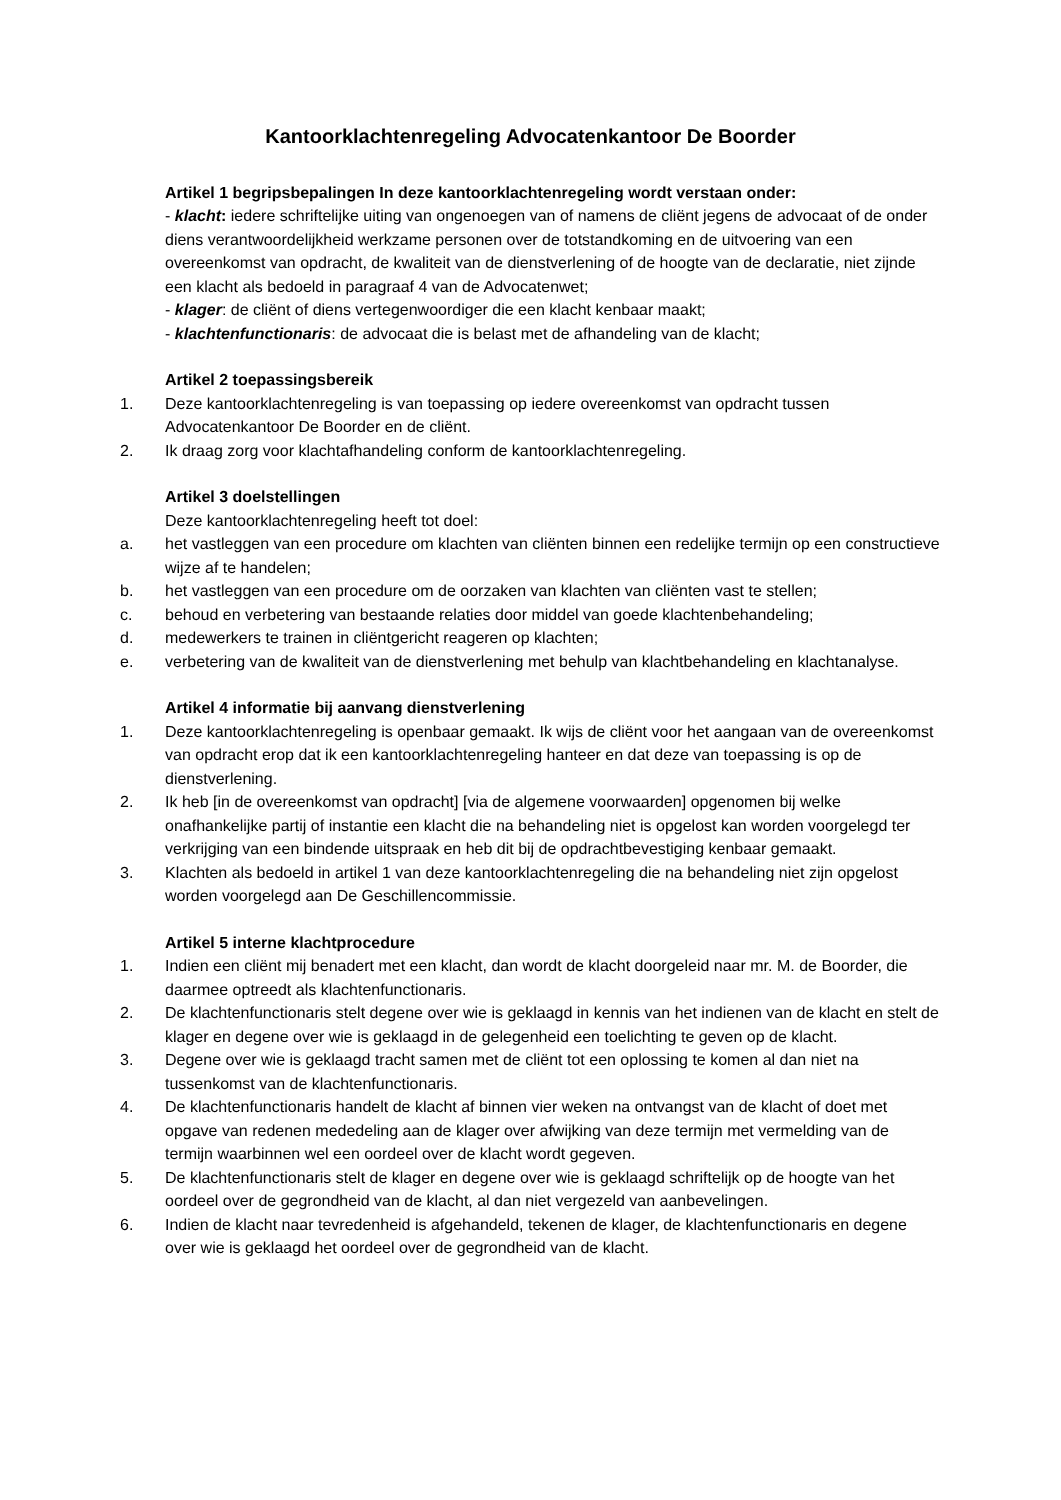Kantoorklachtenregeling Advocatenkantoor De Boorder
Artikel 1 begripsbepalingen In deze kantoorklachtenregeling wordt verstaan onder:
- klacht: iedere schriftelijke uiting van ongenoegen van of namens de cliënt jegens de advocaat of de onder diens verantwoordelijkheid werkzame personen over de totstandkoming en de uitvoering van een overeenkomst van opdracht, de kwaliteit van de dienstverlening of de hoogte van de declaratie, niet zijnde een klacht als bedoeld in paragraaf 4 van de Advocatenwet;
- klager: de cliënt of diens vertegenwoordiger die een klacht kenbaar maakt;
- klachtenfunctionaris: de advocaat die is belast met de afhandeling van de klacht;
Artikel 2 toepassingsbereik
1. Deze kantoorklachtenregeling is van toepassing op iedere overeenkomst van opdracht tussen Advocatenkantoor De Boorder en de cliënt.
2. Ik draag zorg voor klachtafhandeling conform de kantoorklachtenregeling.
Artikel 3 doelstellingen
Deze kantoorklachtenregeling heeft tot doel:
a. het vastleggen van een procedure om klachten van cliënten binnen een redelijke termijn op een constructieve wijze af te handelen;
b. het vastleggen van een procedure om de oorzaken van klachten van cliënten vast te stellen;
c. behoud en verbetering van bestaande relaties door middel van goede klachtenbehandeling;
d. medewerkers te trainen in cliëntgericht reageren op klachten;
e. verbetering van de kwaliteit van de dienstverlening met behulp van klachtbehandeling en klachtanalyse.
Artikel 4 informatie bij aanvang dienstverlening
1. Deze kantoorklachtenregeling is openbaar gemaakt. Ik wijs de cliënt voor het aangaan van de overeenkomst van opdracht erop dat ik een kantoorklachtenregeling hanteer en dat deze van toepassing is op de dienstverlening.
2. Ik heb [in de overeenkomst van opdracht] [via de algemene voorwaarden] opgenomen bij welke onafhankelijke partij of instantie een klacht die na behandeling niet is opgelost kan worden voorgelegd ter verkrijging van een bindende uitspraak en heb dit bij de opdrachtbevestiging kenbaar gemaakt.
3. Klachten als bedoeld in artikel 1 van deze kantoorklachtenregeling die na behandeling niet zijn opgelost worden voorgelegd aan De Geschillencommissie.
Artikel 5 interne klachtprocedure
1. Indien een cliënt mij benadert met een klacht, dan wordt de klacht doorgeleid naar mr. M. de Boorder, die daarmee optreedt als klachtenfunctionaris.
2. De klachtenfunctionaris stelt degene over wie is geklaagd in kennis van het indienen van de klacht en stelt de klager en degene over wie is geklaagd in de gelegenheid een toelichting te geven op de klacht.
3. Degene over wie is geklaagd tracht samen met de cliënt tot een oplossing te komen al dan niet na tussenkomst van de klachtenfunctionaris.
4. De klachtenfunctionaris handelt de klacht af binnen vier weken na ontvangst van de klacht of doet met opgave van redenen mededeling aan de klager over afwijking van deze termijn met vermelding van de termijn waarbinnen wel een oordeel over de klacht wordt gegeven.
5. De klachtenfunctionaris stelt de klager en degene over wie is geklaagd schriftelijk op de hoogte van het oordeel over de gegrondheid van de klacht, al dan niet vergezeld van aanbevelingen.
6. Indien de klacht naar tevredenheid is afgehandeld, tekenen de klager, de klachtenfunctionaris en degene over wie is geklaagd het oordeel over de gegrondheid van de klacht.